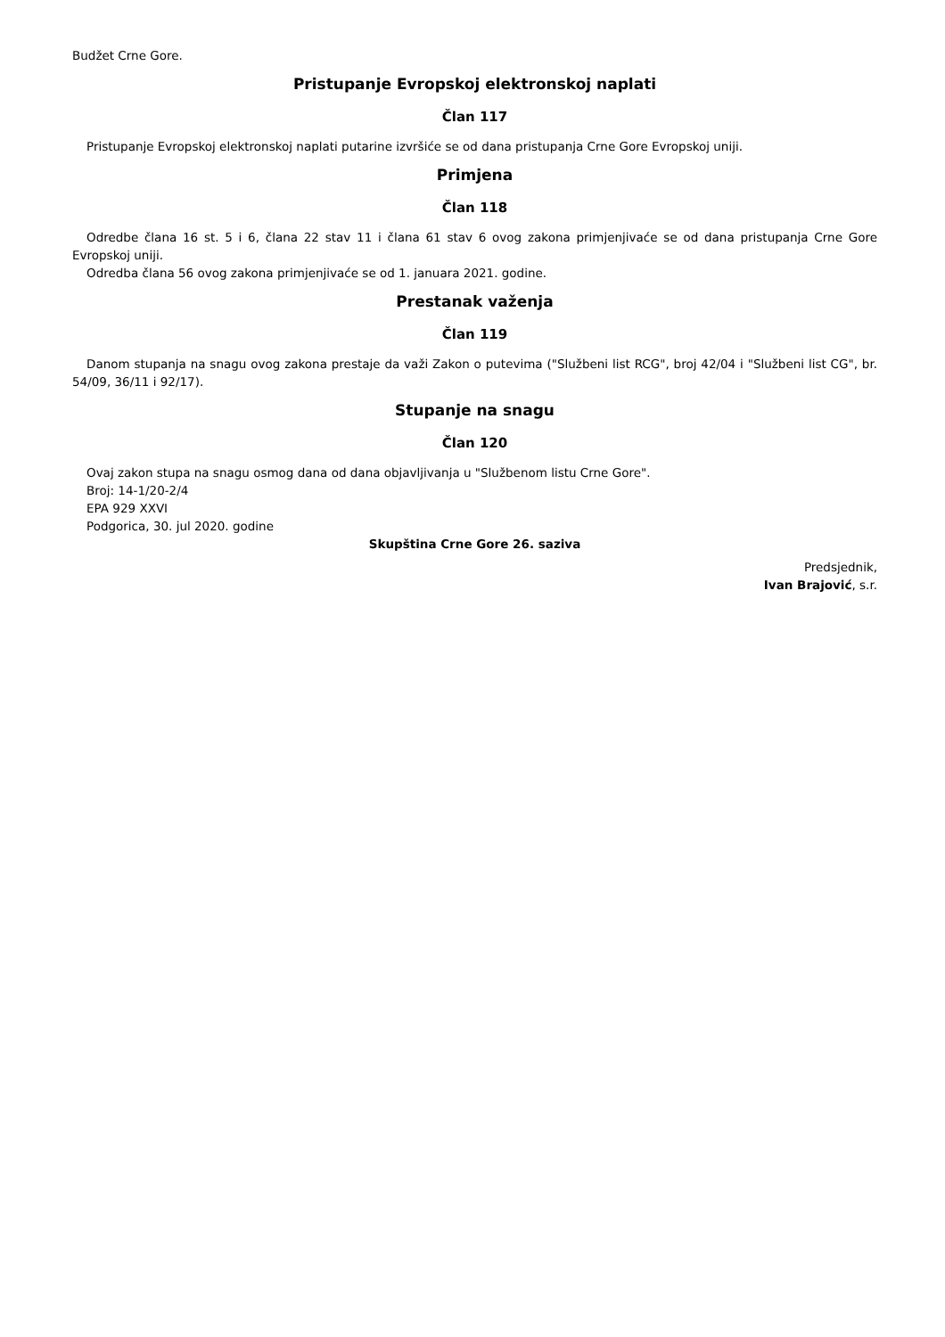Budžet Crne Gore.
Pristupanje Evropskoj elektronskoj naplati
Član 117
Pristupanje Evropskoj elektronskoj naplati putarine izvršiće se od dana pristupanja Crne Gore Evropskoj uniji.
Primjena
Član 118
Odredbe člana 16 st. 5 i 6, člana 22 stav 11 i člana 61 stav 6 ovog zakona primjenjivaće se od dana pristupanja Crne Gore Evropskoj uniji.
Odredba člana 56 ovog zakona primjenjivaće se od 1. januara 2021. godine.
Prestanak važenja
Član 119
Danom stupanja na snagu ovog zakona prestaje da važi Zakon o putevima ("Službeni list RCG", broj 42/04 i "Službeni list CG", br. 54/09, 36/11 i 92/17).
Stupanje na snagu
Član 120
Ovaj zakon stupa na snagu osmog dana od dana objavljivanja u "Službenom listu Crne Gore".
Broj: 14-1/20-2/4
EPA 929 XXVI
Podgorica, 30. jul 2020. godine
Skupština Crne Gore 26. saziva
Predsjednik,
Ivan Brajović, s.r.